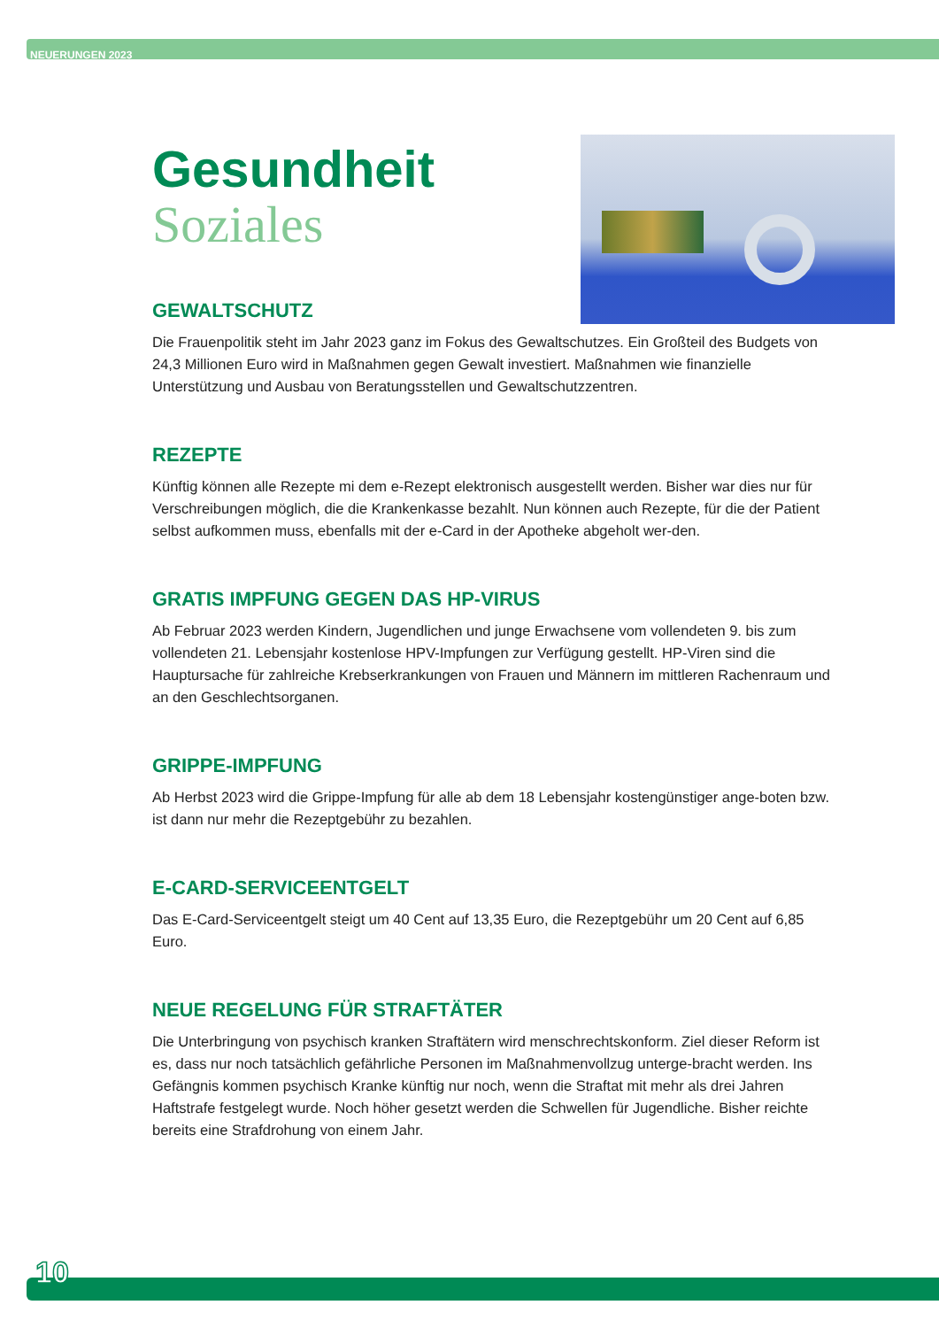NEUERUNGEN 2023
Gesundheit
Soziales
GEWALTSCHUTZ
Die Frauenpolitik steht im Jahr 2023 ganz im Fokus des Gewaltschutzes. Ein Großteil des Budgets von 24,3 Millionen Euro wird in Maßnahmen gegen Gewalt investiert. Maßnahmen wie finanzielle Unterstützung und Ausbau von Beratungsstellen und Gewaltschutzzentren.
REZEPTE
Künftig können alle Rezepte mi dem e-Rezept elektronisch ausgestellt werden. Bisher war dies nur für Verschreibungen möglich, die die Krankenkasse bezahlt. Nun können auch Rezepte, für die der Patient selbst aufkommen muss, ebenfalls mit der e-Card in der Apotheke abgeholt wer-den.
GRATIS IMPFUNG GEGEN DAS HP-VIRUS
Ab Februar 2023 werden Kindern, Jugendlichen und junge Erwachsene vom vollendeten 9. bis zum vollendeten 21. Lebensjahr kostenlose HPV-Impfungen zur Verfügung gestellt. HP-Viren sind die Hauptursache für zahlreiche Krebserkrankungen von Frauen und Männern im mittleren Rachenraum und an den Geschlechtsorganen.
GRIPPE-IMPFUNG
Ab Herbst 2023 wird die Grippe-Impfung für alle ab dem 18 Lebensjahr kostengünstiger ange-boten bzw. ist dann nur mehr die Rezeptgebühr zu bezahlen.
E-CARD-SERVICEENTGELT
Das E-Card-Serviceentgelt steigt um 40 Cent auf 13,35 Euro, die Rezeptgebühr um 20 Cent auf 6,85 Euro.
NEUE REGELUNG FÜR STRAFTÄTER
Die Unterbringung von psychisch kranken Straftätern wird menschrechtskonform. Ziel dieser Reform ist es, dass nur noch tatsächlich gefährliche Personen im Maßnahmenvollzug unterge-bracht werden. Ins Gefängnis kommen psychisch Kranke künftig nur noch, wenn die Straftat mit mehr als drei Jahren Haftstrafe festgelegt wurde. Noch höher gesetzt werden die Schwellen für Jugendliche. Bisher reichte bereits eine Strafdrohung von einem Jahr.
10